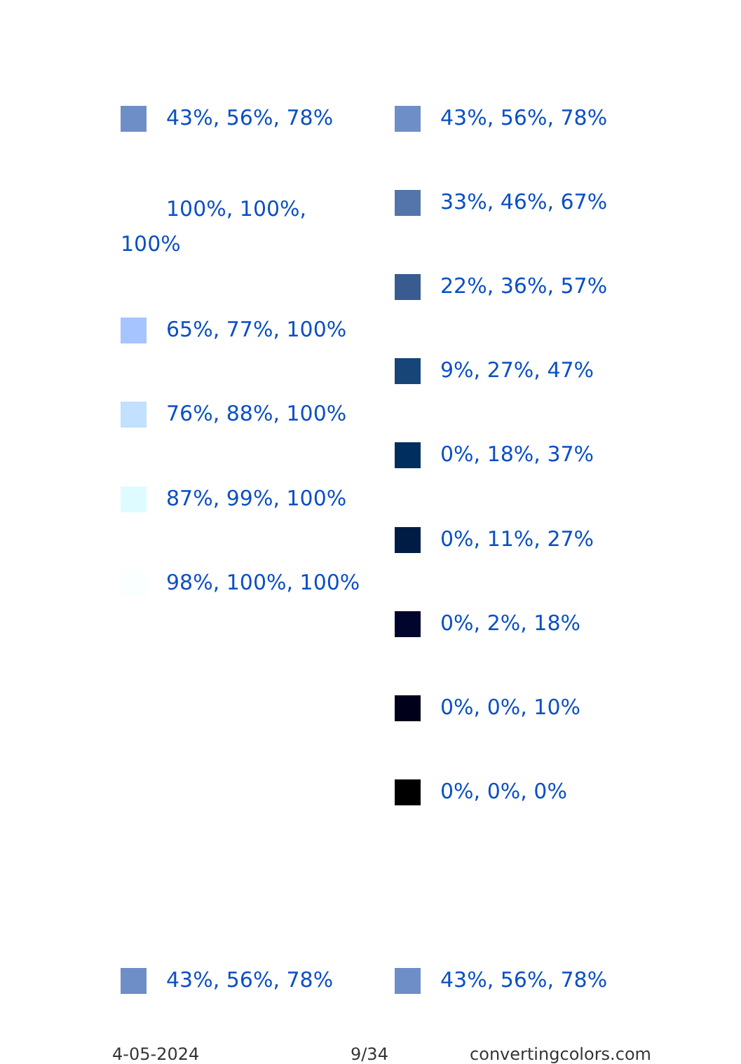43%, 56%, 78%
100%, 100%, 100%
65%, 77%, 100%
76%, 88%, 100%
87%, 99%, 100%
98%, 100%, 100%
43%, 56%, 78%
43%, 56%, 78%
33%, 46%, 67%
22%, 36%, 57%
9%, 27%, 47%
0%, 18%, 37%
0%, 11%, 27%
0%, 2%, 18%
0%, 0%, 10%
0%, 0%, 0%
43%, 56%, 78%
4-05-2024 9/34 convertingcolors.com